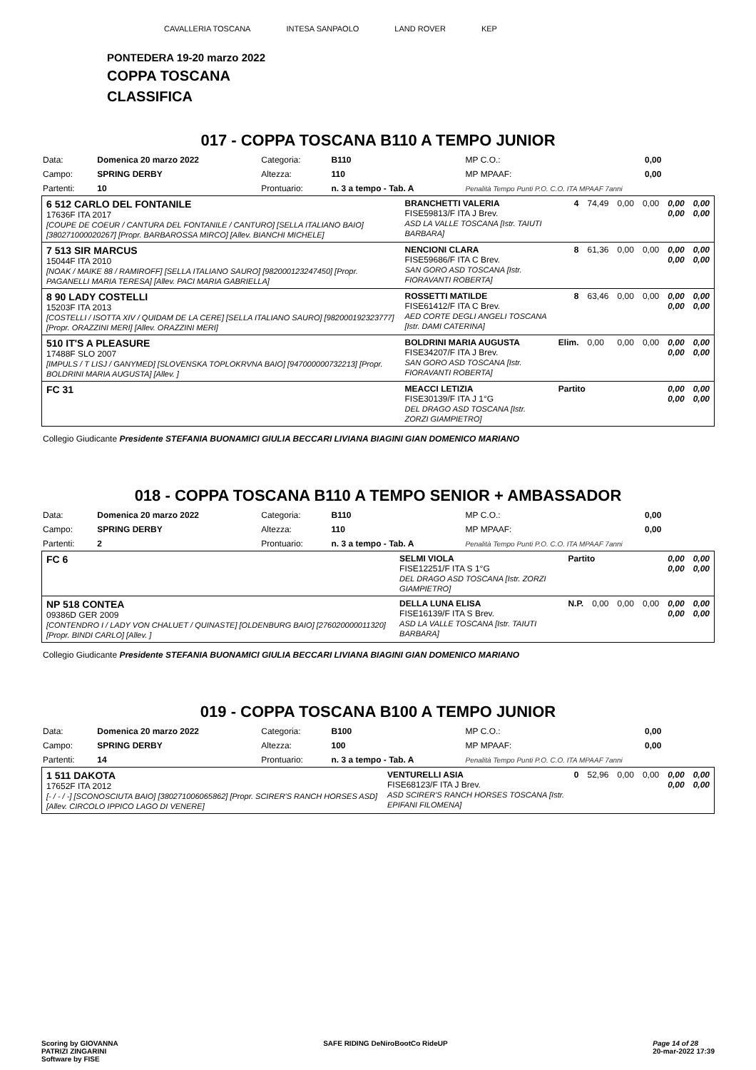CAVALLERIA TOSCANA INTESA SANPAOLO LAND ROVER KEP
PONTEDERA 19-20 marzo 2022
COPPA TOSCANA
CLASSIFICA
017 - COPPA TOSCANA B110 A TEMPO JUNIOR
| Data: | Domenica 20 marzo 2022 | Categoria: | B110 | MP C.O.: | 0,00 |
| Campo: | SPRING DERBY | Altezza: | 110 | MP MPAAF: | 0,00 |
| Partenti: | 10 | Prontuario: | n. 3 a tempo - Tab. A | Penalità Tempo Punti P.O. C.O. ITA MPAAF 7anni | |
| 6 512 CARLO DEL FONTANILE 17636F ITA 2017 [COUPE DE COEUR / CANTURA DEL FONTANILE / CANTURO] [SELLA ITALIANO BAIO] [380271000020267] [Propr. BARBAROSSA MIRCO] [Allev. BIANCHI MICHELE] | BRANCHETTI VALERIA FISE59813/F ITA J Brev. ASD LA VALLE TOSCANA [Istr. TAIUTI BARBARA] | 4 | 74,49 | 0,00 | 0,00 | 0,00 0,00 | 0,00 0,00 |
| 7 513 SIR MARCUS 15044F ITA 2010 [NOAK / MAIKE 88 / RAMIROFF] [SELLA ITALIANO SAURO] [982000123247450] [Propr. PAGANELLI MARIA TERESA] [Allev. PACI MARIA GABRIELLA] | NENCIONI CLARA FISE59686/F ITA C Brev. SAN GORO ASD TOSCANA [Istr. FIORAVANTI ROBERTA] | 8 | 61,36 | 0,00 | 0,00 | 0,00 0,00 | 0,00 0,00 |
| 8 90 LADY COSTELLI 15203F ITA 2013 [COSTELLI / ISOTTA XIV / QUIDAM DE LA CERE] [SELLA ITALIANO SAURO] [982000192323777] [Propr. ORAZZINI MERI] [Allev. ORAZZINI MERI] | ROSSETTI MATILDE FISE61412/F ITA C Brev. AED CORTE DEGLI ANGELI TOSCANA [Istr. DAMI CATERINA] | 8 | 63,46 | 0,00 | 0,00 | 0,00 0,00 | 0,00 0,00 |
| 510 IT'S A PLEASURE 17488F SLO 2007 [IMPULS / T LISJ / GANYMED] [SLOVENSKA TOPLOKRVNA BAIO] [947000000732213] [Propr. BOLDRINI MARIA AUGUSTA] [Allev. ] | BOLDRINI MARIA AUGUSTA FISE34207/F ITA J Brev. SAN GORO ASD TOSCANA [Istr. FIORAVANTI ROBERTA] | Elim. | 0,00 | 0,00 | 0,00 | 0,00 0,00 | 0,00 0,00 |
| FC 31 | MEACCI LETIZIA FISE30139/F ITA J 1°G DEL DRAGO ASD TOSCANA [Istr. ZORZI GIAMPIETRO] | Partito | | | | 0,00 0,00 | 0,00 0,00 |
Collegio Giudicante Presidente STEFANIA BUONAMICI GIULIA BECCARI LIVIANA BIAGINI GIAN DOMENICO MARIANO
018 - COPPA TOSCANA B110 A TEMPO SENIOR + AMBASSADOR
| Data: | Domenica 20 marzo 2022 | Categoria: | B110 | MP C.O.: | 0,00 |
| Campo: | SPRING DERBY | Altezza: | 110 | MP MPAAF: | 0,00 |
| Partenti: | 2 | Prontuario: | n. 3 a tempo - Tab. A | Penalità Tempo Punti P.O. C.O. ITA MPAAF 7anni | |
| FC 6 | SELMI VIOLA FISE12251/F ITA S 1°G DEL DRAGO ASD TOSCANA [Istr. ZORZI GIAMPIETRO] | Partito | | | | 0,00 0,00 | 0,00 0,00 |
| NP 518 CONTEA 09386D GER 2009 [CONTENDRO I / LADY VON CHALUET / QUINASTE] [OLDENBURG BAIO] [276020000011320] [Propr. BINDI CARLO] [Allev. ] | DELLA LUNA ELISA FISE16139/F ITA S Brev. ASD LA VALLE TOSCANA [Istr. TAIUTI BARBARA] | N.P. | 0,00 | 0,00 | 0,00 | 0,00 0,00 | 0,00 0,00 |
Collegio Giudicante Presidente STEFANIA BUONAMICI GIULIA BECCARI LIVIANA BIAGINI GIAN DOMENICO MARIANO
019 - COPPA TOSCANA B100 A TEMPO JUNIOR
| Data: | Domenica 20 marzo 2022 | Categoria: | B100 | MP C.O.: | 0,00 |
| Campo: | SPRING DERBY | Altezza: | 100 | MP MPAAF: | 0,00 |
| Partenti: | 14 | Prontuario: | n. 3 a tempo - Tab. A | Penalità Tempo Punti P.O. C.O. ITA MPAAF 7anni | |
| 1 511 DAKOTA 17652F ITA 2012 [- / - / -] [SCONOSCIUTA BAIO] [380271006065862] [Propr. SCIRER'S RANCH HORSES ASD] [Allev. CIRCOLO IPPICO LAGO DI VENERE] | VENTURELLI ASIA FISE68123/F ITA J Brev. ASD SCIRER'S RANCH HORSES TOSCANA [Istr. EPIFANI FILOMENA] | 0 | 52,96 | 0,00 | 0,00 | 0,00 0,00 | 0,00 0,00 |
Scoring by GIOVANNA
PATRIZI ZINGARINI
Software by FISE SAFE RIDING DeNiroBootCo RideUP Page 14 of 28
20-mar-2022 17:39